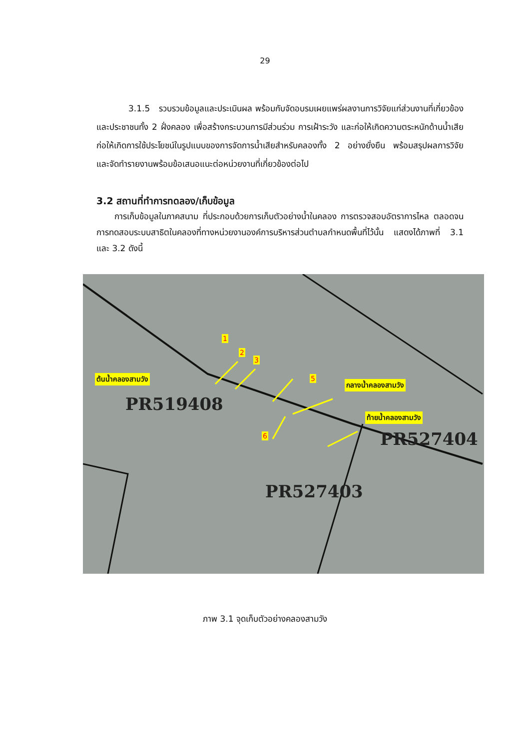29
3.1.5 รวบรวมข้อมูลและประเมินผล พร้อมกับจัดอบรมเผยแพร่ผลงานการวิจัยแก่ส่วนงานที่เกี่ยวข้อง และประชาชนทั้ง 2 ฝั่งคลอง เพื่อสร้างกระบวนการมีส่วนร่วม การเฝ้าระวัง และก่อให้เกิดความตระหนักด้านน้ำเสีย ก่อให้เกิดการใช้ประโยชน์ในรูปแบบของการจัดการน้ำเสียสำหรับคลองทั้ง 2 อย่างยั่งยืน พร้อมสรุปผลการวิจัย และจัดทำรายงานพร้อมข้อเสนอแนะต่อหน่วยงานที่เกี่ยวข้องต่อไป
3.2 สถานที่ทำการทดลอง/เก็บข้อมูล
การเก็บข้อมูลในภาคสนาม ที่ประกอบด้วยการเก็บตัวอย่างน้ำในคลอง การตรวจสอบอัตราการไหล ตลอดจนการทดสอบระบบสาธิตในคลองที่ทางหน่วยงานองค์การบริหารส่วนตำบลกำหนดพื้นที่ไว้นั้น แสดงได้ภาพที่ 3.1 และ 3.2 ดังนี้
PR519408
PR527404
PR527403
ต้นน้ำคลองสามวัง
กลางน้ำคลองสามวัง
ท้ายน้ำคลองสามวัง
1
2
3
5
6
ภาพ 3.1 จุดเก็บตัวอย่างคลองสามวัง